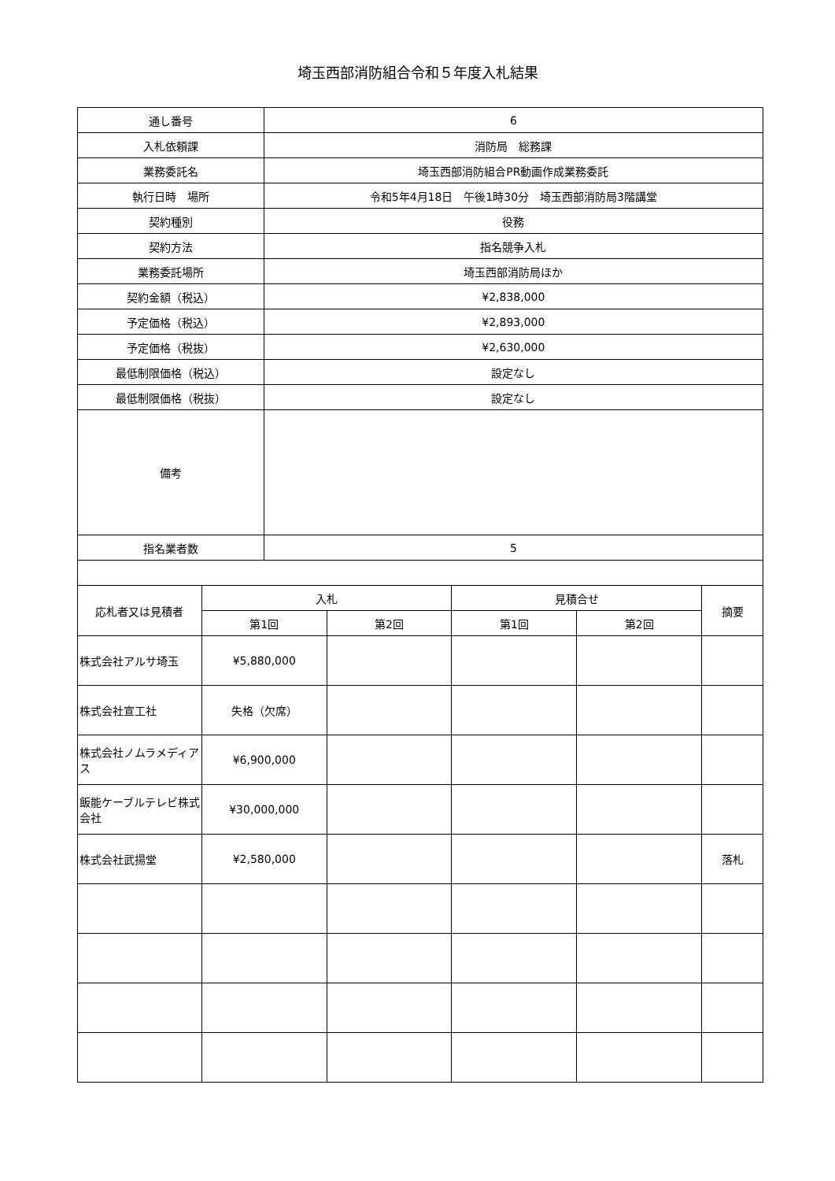埼玉西部消防組合令和５年度入札結果
| 通し番号 | 6 |
| 入札依頼課 | 消防局 総務課 |
| 業務委託名 | 埼玉西部消防組合PR動画作成業務委託 |
| 執行日時 場所 | 令和5年4月18日 午後1時30分 埼玉西部消防局3階講堂 |
| 契約種別 | 役務 |
| 契約方法 | 指名競争入札 |
| 業務委託場所 | 埼玉西部消防局ほか |
| 契約金額（税込） | ¥2,838,000 |
| 予定価格（税込） | ¥2,893,000 |
| 予定価格（税抜） | ¥2,630,000 |
| 最低制限価格（税込） | 設定なし |
| 最低制限価格（税抜） | 設定なし |
| 備考 | |
| 指名業者数 | 5 |
| 応札者又は見積者 | 入札 | | 見積合せ | | 摘要 |
| --- | --- | --- | --- | --- | --- |
| | 第1回 | 第2回 | 第1回 | 第2回 | |
| 株式会社アルサ埼玉 | ¥5,880,000 | | | | |
| 株式会社宣工社 | 失格（欠席） | | | | |
| 株式会社ノムラメディアス | ¥6,900,000 | | | | |
| 飯能ケーブルテレビ株式会社 | ¥30,000,000 | | | | |
| 株式会社武揚堂 | ¥2,580,000 | | | | 落札 |